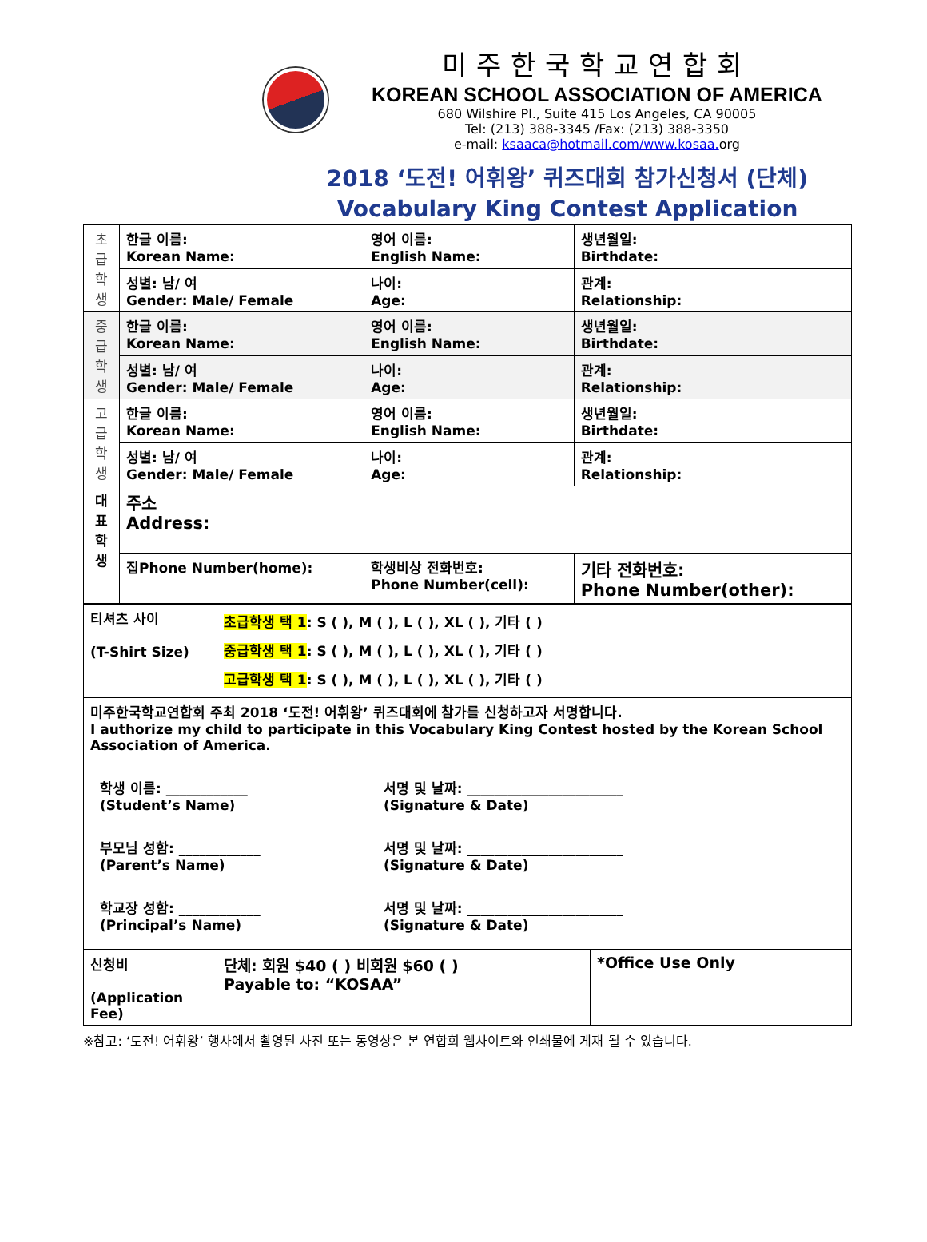미주한국학교연합회
KOREAN SCHOOL ASSOCIATION OF AMERICA
680 Wilshire Pl., Suite 415 Los Angeles, CA 90005
Tel: (213) 388-3345 /Fax: (213) 388-3350
e-mail: ksaaca@hotmail.com/www.kosaa. org
2018 ‘도전! 어휘왕’ 퀴즈대회 참가신청서 (단체)
Vocabulary King Contest Application
| 초 급 학 생 | 한글 이름: Korean Name: | 영어 이름: English Name: | 생년월일: Birthdate: |
| | 성별: 남/ 여 Gender: Male/ Female | 나이: Age: | 관계: Relationship: |
| 중 급 학 생 | 한글 이름: Korean Name: | 영어 이름: English Name: | 생년월일: Birthdate: |
| | 성별: 남/ 여 Gender: Male/ Female | 나이: Age: | 관계: Relationship: |
| 고 급 학 생 | 한글 이름: Korean Name: | 영어 이름: English Name: | 생년월일: Birthdate: |
| | 성별: 남/ 여 Gender: Male/ Female | 나이: Age: | 관계: Relationship: |
| 대 표 학 생 | 주소 Address: | | |
| | 집Phone Number(home): | 학생비상 전화번호: Phone Number(cell): | 기타 전화번호: Phone Number(other): |
| 티셔츠 사이 (T-Shirt Size) | 초급학생 택 1 : S ( ), M ( ), L ( ), XL ( ), 기타 ( ) 중급학생 택 1 : S ( ), M ( ), L ( ), XL ( ), 기타 ( ) 고급학생 택 1 : S ( ), M ( ), L ( ), XL ( ), 기타 ( ) |
| 미주한국학교연합회 주최 2018 ‘도전! 어휘왕’ 퀴즈대회에 참가를 신청하고자 서명합니다. I authorize my child to participate in this Vocabulary King Contest hosted by the Korean School Association of America. 학생 이름: ____________ (Student’s Name) 서명 및 날짜: _______________________ (Signature & Date) 부모님 성함: ____________ (Parent’s Name) 서명 및 날짜: _______________________ (Signature & Date) 학교장 성함: ____________ (Principal’s Name) 서명 및 날짜: _______________________ (Signature & Date) | |
| 신청비 (Application Fee) | 단체: 회원 $40 ( ) 비회원 $60 ( ) Payable to: “KOSAA” | *Office Use Only |
※참고: ‘도전! 어휘왕’ 행사에서 촬영된 사진 또는 동영상은 본 연합회 웹사이트와 인쇄물에 게재 될 수 있습니다.